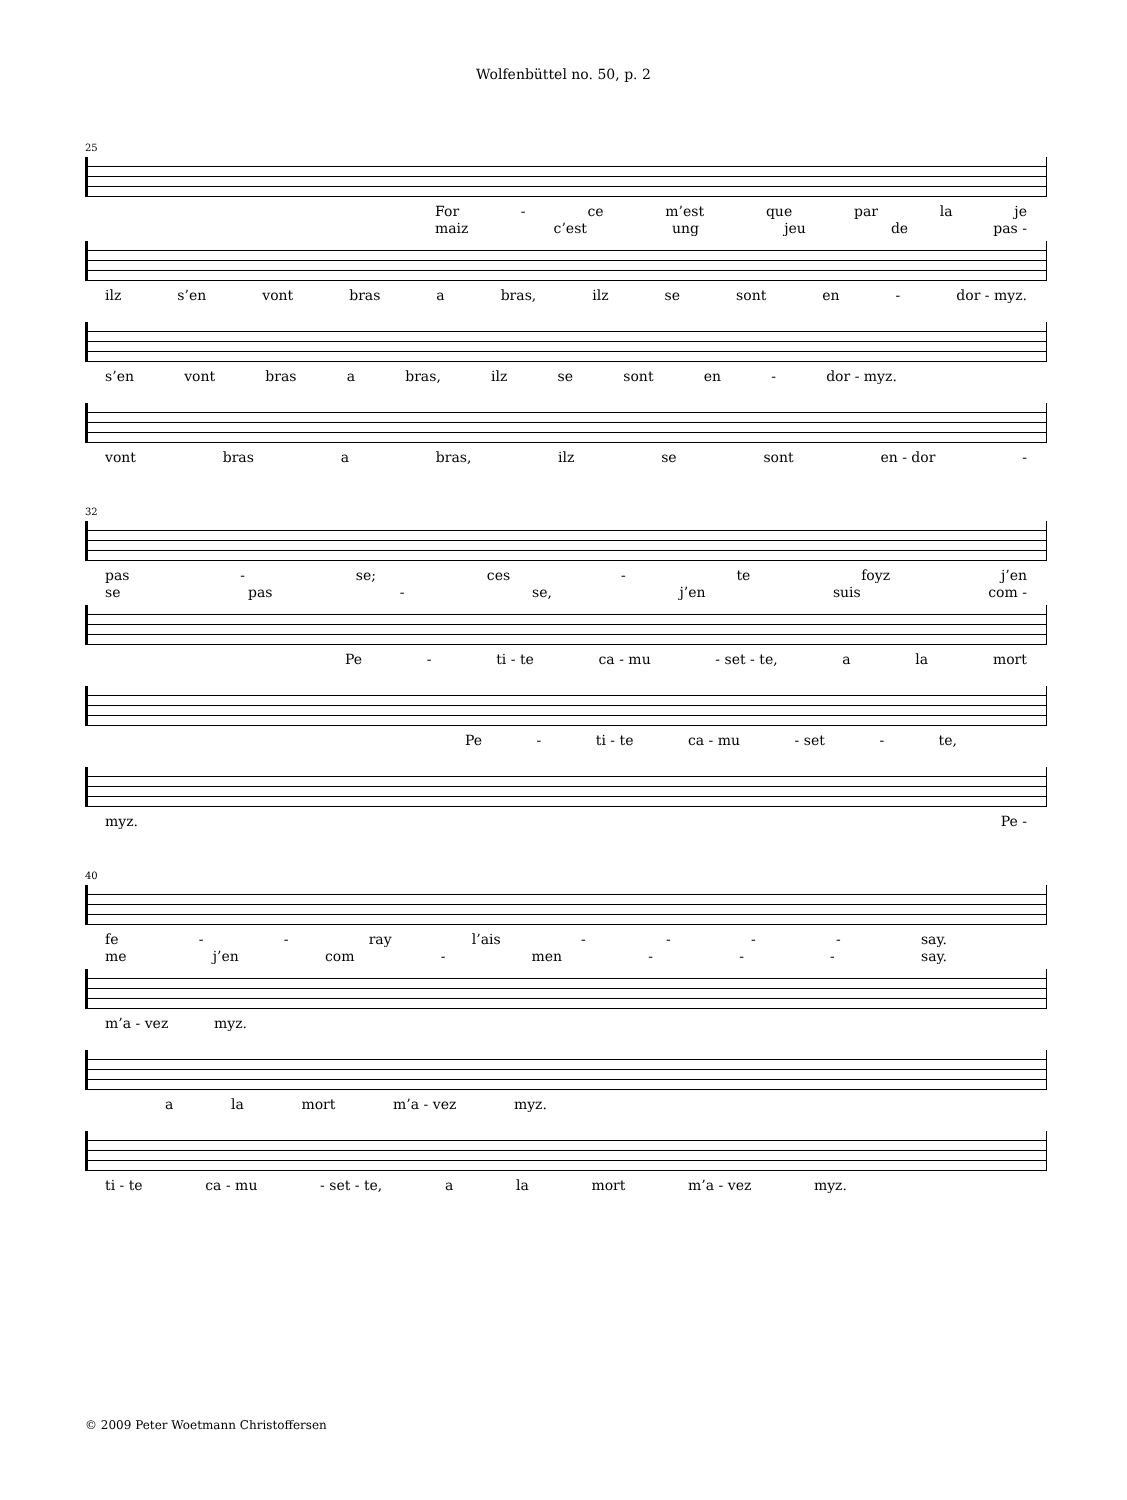Wolfenbüttel no. 50, p. 2
25
For - ce m’est que par la je
maiz c’est ung jeu de pas -
ilz s’en vont bras a bras, ilz se sont en - dor - myz.
s’en vont bras a bras, ilz se sont en - dor - myz.
vont bras a bras, ilz se sont en - dor -
32
pas - se; ces - te foyz j’en
se pas - se, j’en suis com -
Pe - ti - te ca - mu - set - te, a la mort
Pe - ti - te ca - mu - set - te,
myz. Pe -
40
fe - - ray l’ais - - - - say.
me j’en com - men - - - say.
m’a - vez myz.
a la mort m’a - vez myz.
ti - te ca - mu - set - te, a la mort m’a - vez myz.
© 2009 Peter Woetmann Christoffersen